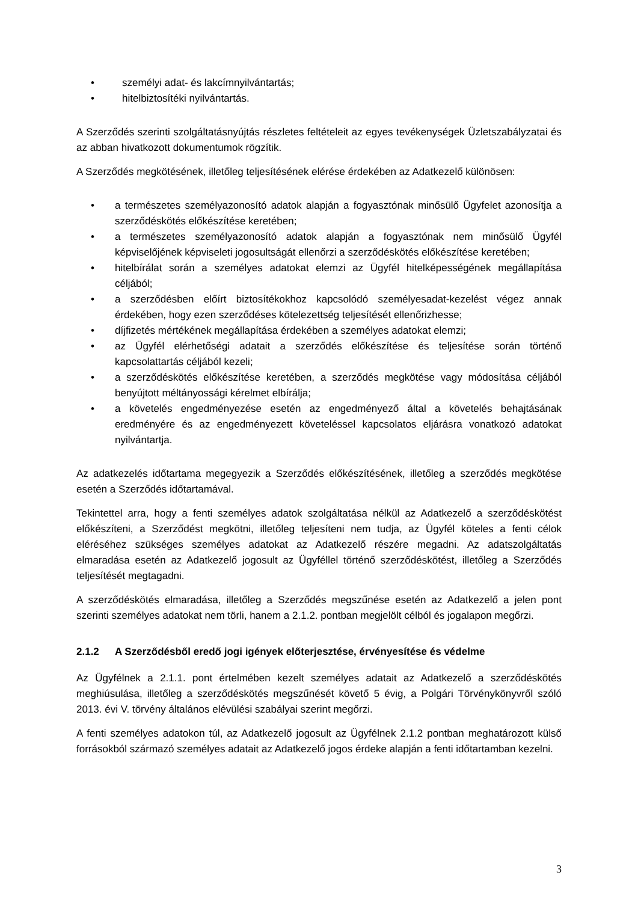• személyi adat- és lakcímnyilvántartás;
• hitelbiztosítéki nyilvántartás.
A Szerződés szerinti szolgáltatásnyújtás részletes feltételeit az egyes tevékenységek Üzletszabályzatai és az abban hivatkozott dokumentumok rögzítik.
A Szerződés megkötésének, illetőleg teljesítésének elérése érdekében az Adatkezelő különösen:
• a természetes személyazonosító adatok alapján a fogyasztónak minősülő Ügyfelet azonosítja a szerződéskötés előkészítése keretében;
• a természetes személyazonosító adatok alapján a fogyasztónak nem minősülő Ügyfél képviselőjének képviseleti jogosultságát ellenőrzi a szerződéskötés előkészítése keretében;
• hitelbírálat során a személyes adatokat elemzi az Ügyfél hitelképességének megállapítása céljából;
• a szerződésben előírt biztosítékokhoz kapcsolódó személyesadat-kezelést végez annak érdekében, hogy ezen szerződéses kötelezettség teljesítését ellenőrizhesse;
• díjfizetés mértékének megállapítása érdekében a személyes adatokat elemzi;
• az Ügyfél elérhetőségi adatait a szerződés előkészítése és teljesítése során történő kapcsolattartás céljából kezeli;
• a szerződéskötés előkészítése keretében, a szerződés megkötése vagy módosítása céljából benyújtott méltányossági kérelmet elbírálja;
• a követelés engedményezése esetén az engedményező által a követelés behajtásának eredményére és az engedményezett követeléssel kapcsolatos eljárásra vonatkozó adatokat nyilvántartja.
Az adatkezelés időtartama megegyezik a Szerződés előkészítésének, illetőleg a szerződés megkötése esetén a Szerződés időtartamával.
Tekintettel arra, hogy a fenti személyes adatok szolgáltatása nélkül az Adatkezelő a szerződéskötést előkészíteni, a Szerződést megkötni, illetőleg teljesíteni nem tudja, az Ügyfél köteles a fenti célok eléréséhez szükséges személyes adatokat az Adatkezelő részére megadni. Az adatszolgáltatás elmaradása esetén az Adatkezelő jogosult az Ügyféllel történő szerződéskötést, illetőleg a Szerződés teljesítését megtagadni.
A szerződéskötés elmaradása, illetőleg a Szerződés megszűnése esetén az Adatkezelő a jelen pont szerinti személyes adatokat nem törli, hanem a 2.1.2. pontban megjelölt célból és jogalapon megőrzi.
2.1.2 A Szerződésből eredő jogi igények előterjesztése, érvényesítése és védelme
Az Ügyfélnek a 2.1.1. pont értelmében kezelt személyes adatait az Adatkezelő a szerződéskötés meghiúsulása, illetőleg a szerződéskötés megszűnését követő 5 évig, a Polgári Törvénykönyvről szóló 2013. évi V. törvény általános elévülési szabályai szerint megőrzi.
A fenti személyes adatokon túl, az Adatkezelő jogosult az Ügyfélnek 2.1.2 pontban meghatározott külső forrásokból származó személyes adatait az Adatkezelő jogos érdeke alapján a fenti időtartamban kezelni.
3